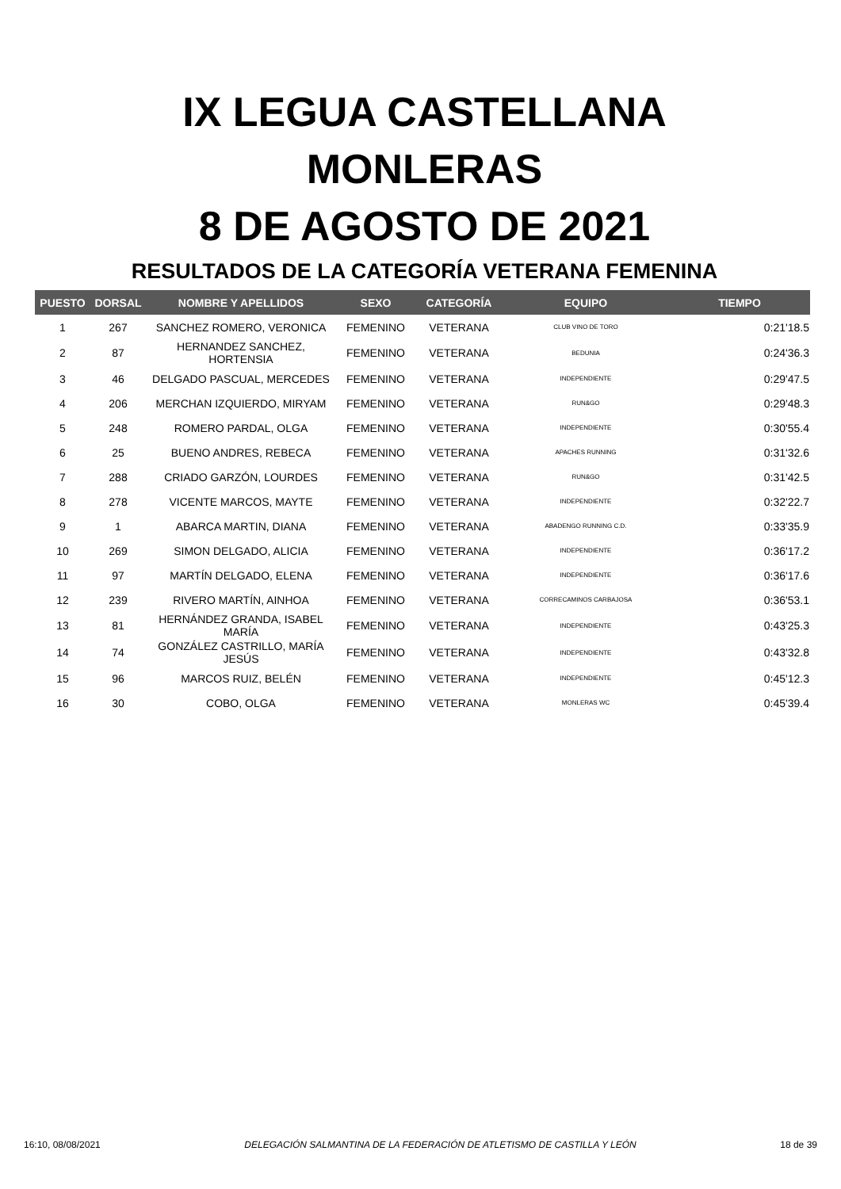IX LEGUA CASTELLANA
MONLERAS
8 DE AGOSTO DE 2021
RESULTADOS DE LA CATEGORÍA VETERANA FEMENINA
| PUESTO | DORSAL | NOMBRE Y APELLIDOS | SEXO | CATEGORÍA | EQUIPO | TIEMPO |
| --- | --- | --- | --- | --- | --- | --- |
| 1 | 267 | SANCHEZ ROMERO, VERONICA | FEMENINO | VETERANA | CLUB VINO DE TORO | 0:21'18.5 |
| 2 | 87 | HERNANDEZ SANCHEZ, HORTENSIA | FEMENINO | VETERANA | BEDUNIA | 0:24'36.3 |
| 3 | 46 | DELGADO PASCUAL, MERCEDES | FEMENINO | VETERANA | INDEPENDIENTE | 0:29'47.5 |
| 4 | 206 | MERCHAN IZQUIERDO, MIRYAM | FEMENINO | VETERANA | RUN&GO | 0:29'48.3 |
| 5 | 248 | ROMERO PARDAL, OLGA | FEMENINO | VETERANA | INDEPENDIENTE | 0:30'55.4 |
| 6 | 25 | BUENO ANDRES, REBECA | FEMENINO | VETERANA | APACHES RUNNING | 0:31'32.6 |
| 7 | 288 | CRIADO GARZÓN, LOURDES | FEMENINO | VETERANA | RUN&GO | 0:31'42.5 |
| 8 | 278 | VICENTE MARCOS, MAYTE | FEMENINO | VETERANA | INDEPENDIENTE | 0:32'22.7 |
| 9 | 1 | ABARCA MARTIN, DIANA | FEMENINO | VETERANA | ABADENGO RUNNING C.D. | 0:33'35.9 |
| 10 | 269 | SIMON DELGADO, ALICIA | FEMENINO | VETERANA | INDEPENDIENTE | 0:36'17.2 |
| 11 | 97 | MARTÍN DELGADO, ELENA | FEMENINO | VETERANA | INDEPENDIENTE | 0:36'17.6 |
| 12 | 239 | RIVERO MARTÍN, AINHOA | FEMENINO | VETERANA | CORRECAMINOS CARBAJOSA | 0:36'53.1 |
| 13 | 81 | HERNÁNDEZ GRANDA, ISABEL MARÍA | FEMENINO | VETERANA | INDEPENDIENTE | 0:43'25.3 |
| 14 | 74 | GONZÁLEZ CASTRILLO, MARÍA JESÚS | FEMENINO | VETERANA | INDEPENDIENTE | 0:43'32.8 |
| 15 | 96 | MARCOS RUIZ, BELÉN | FEMENINO | VETERANA | INDEPENDIENTE | 0:45'12.3 |
| 16 | 30 | COBO, OLGA | FEMENINO | VETERANA | MONLERAS WC | 0:45'39.4 |
16:10, 08/08/2021 DELEGACIÓN SALMANTINA DE LA FEDERACIÓN DE ATLETISMO DE CASTILLA Y LEÓN 18 de 39